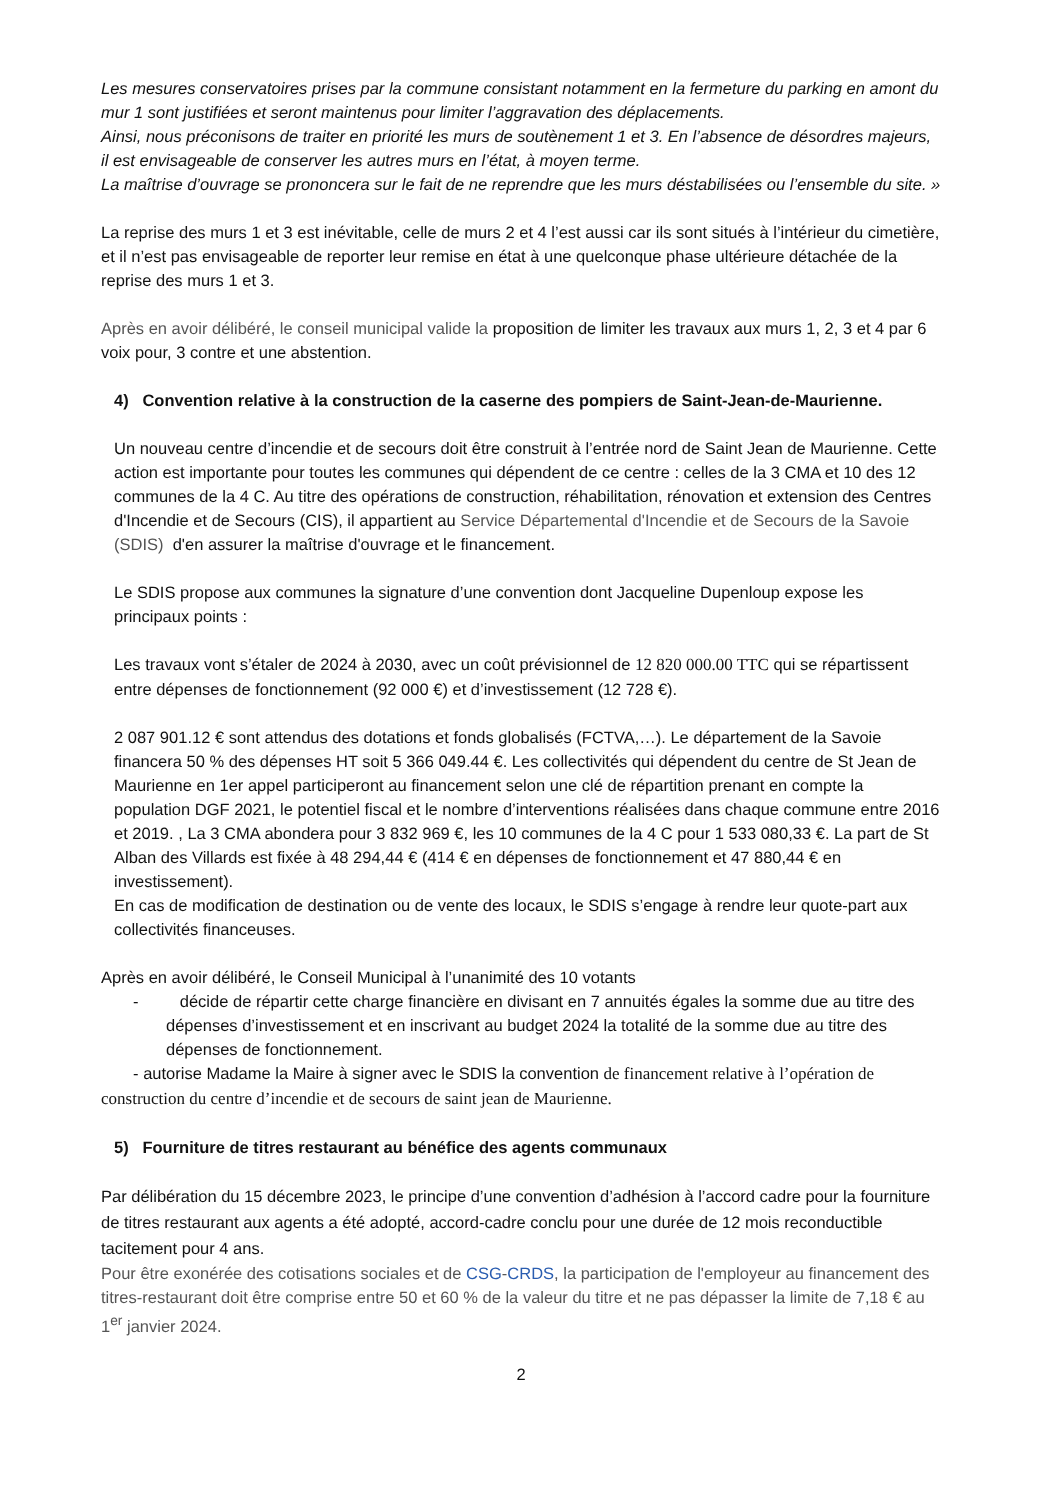Les mesures conservatoires prises par la commune consistant notamment en la fermeture du parking en amont du mur 1 sont justifiées et seront maintenus pour limiter l’aggravation des déplacements.
Ainsi, nous préconisons de traiter en priorité les murs de soutènement 1 et 3. En l’absence de désordres majeurs, il est envisageable de conserver les autres murs en l’état, à moyen terme.
La maîtrise d’ouvrage se prononcera sur le fait de ne reprendre que les murs déstabilisées ou l’ensemble du site. »
La reprise des murs 1 et 3 est inévitable, celle de murs 2 et 4 l’est aussi car ils sont situés à l’intérieur du cimetière, et il n’est pas envisageable de reporter leur remise en état à une quelconque phase ultérieure détachée de la reprise des murs 1 et 3.
Après en avoir délibéré, le conseil municipal valide la proposition de limiter les travaux aux murs 1, 2, 3 et 4 par 6 voix pour, 3 contre et une abstention.
4) Convention relative à la construction de la caserne des pompiers de Saint-Jean-de-Maurienne.
Un nouveau centre d’incendie et de secours doit être construit à l’entrée nord de Saint Jean de Maurienne. Cette action est importante pour toutes les communes qui dépendent de ce centre : celles de la 3 CMA et 10 des 12 communes de la 4 C. Au titre des opérations de construction, réhabilitation, rénovation et extension des Centres d'Incendie et de Secours (CIS), il appartient au Service Départemental d'Incendie et de Secours de la Savoie (SDIS) d'en assurer la maîtrise d'ouvrage et le financement.
Le SDIS propose aux communes la signature d’une convention dont Jacqueline Dupenloup expose les principaux points :
Les travaux vont s’étaler de 2024 à 2030, avec un coût prévisionnel de 12 820 000.00 TTC qui se répartissent entre dépenses de fonctionnement (92 000 €) et d’investissement (12 728 €).
2 087 901.12 € sont attendus des dotations et fonds globalisés (FCTVA,…). Le département de la Savoie financera 50 % des dépenses HT soit 5 366 049.44 €. Les collectivités qui dépendent du centre de St Jean de Maurienne en 1er appel participeront au financement selon une clé de répartition prenant en compte la population DGF 2021, le potentiel fiscal et le nombre d’interventions réalisées dans chaque commune entre 2016 et 2019. , La 3 CMA abondera pour 3 832 969 €, les 10 communes de la 4 C pour 1 533 080,33 €. La part de St Alban des Villards est fixée à 48 294,44 € (414 € en dépenses de fonctionnement et 47 880,44 € en investissement).
En cas de modification de destination ou de vente des locaux, le SDIS s’engage à rendre leur quote-part aux collectivités financeuses.
Après en avoir délibéré, le Conseil Municipal à l’unanimité des 10 votants
- décide de répartir cette charge financière en divisant en 7 annuités égales la somme due au titre des dépenses d’investissement et en inscrivant au budget 2024 la totalité de la somme due au titre des dépenses de fonctionnement.
- autorise Madame la Maire à signer avec le SDIS la convention de financement relative à l’opération de construction du centre d’incendie et de secours de saint jean de Maurienne.
5) Fourniture de titres restaurant au bénéfice des agents communaux
Par délibération du 15 décembre 2023, le principe d’une convention d’adhésion à l’accord cadre pour la fourniture de titres restaurant aux agents a été adopté, accord-cadre conclu pour une durée de 12 mois reconductible tacitement pour 4 ans.
Pour être exonérée des cotisations sociales et de CSG-CRDS, la participation de l'employeur au financement des titres-restaurant doit être comprise entre 50 et 60 % de la valeur du titre et ne pas dépasser la limite de 7,18 € au 1<sup>er</sup> janvier 2024.
2